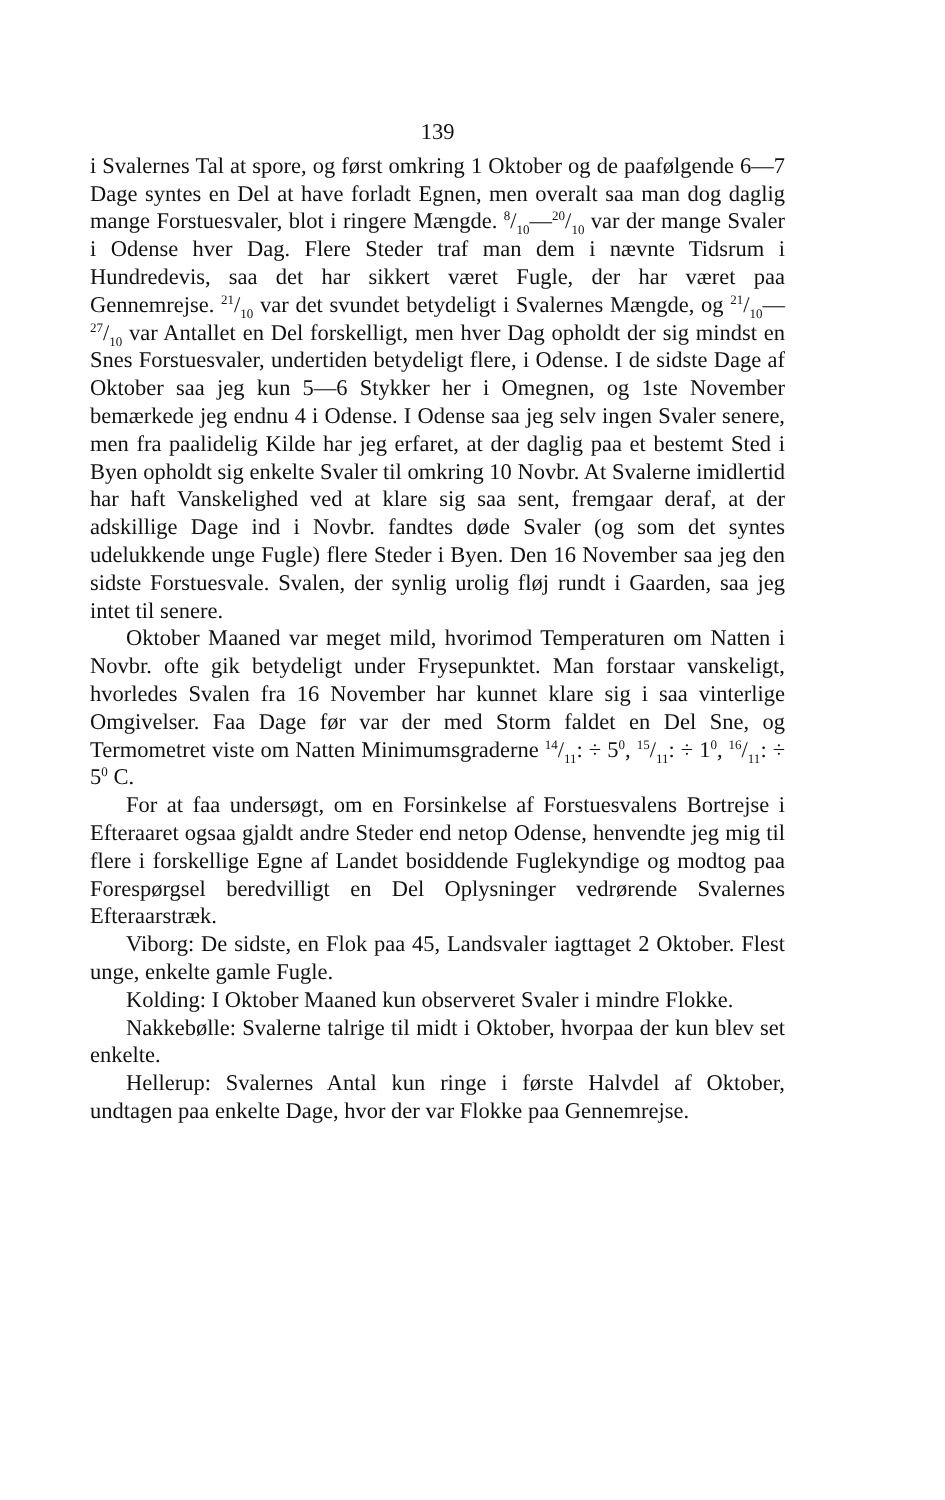139
i Svalernes Tal at spore, og først omkring 1 Oktober og de paafølgende 6—7 Dage syntes en Del at have forladt Egnen, men overalt saa man dog daglig mange Forstuesvaler, blot i ringere Mængde. 8/10—20/10 var der mange Svaler i Odense hver Dag. Flere Steder traf man dem i nævnte Tidsrum i Hundredevis, saa det har sikkert været Fugle, der har været paa Gennemrejse. 21/10 var det svundet betydeligt i Svalernes Mængde, og 21/10—27/10 var Antallet en Del forskelligt, men hver Dag opholdt der sig mindst en Snes Forstuesvaler, undertiden betydeligt flere, i Odense. I de sidste Dage af Oktober saa jeg kun 5—6 Stykker her i Omegnen, og 1ste November bemærkede jeg endnu 4 i Odense. I Odense saa jeg selv ingen Svaler senere, men fra paalidelig Kilde har jeg erfaret, at der daglig paa et bestemt Sted i Byen opholdt sig enkelte Svaler til omkring 10 Novbr. At Svalerne imidlertid har haft Vanskelighed ved at klare sig saa sent, fremgaar deraf, at der adskillige Dage ind i Novbr. fandtes døde Svaler (og som det syntes udelukkende unge Fugle) flere Steder i Byen. Den 16 November saa jeg den sidste Forstuesvale. Svalen, der synlig urolig fløj rundt i Gaarden, saa jeg intet til senere.
Oktober Maaned var meget mild, hvorimod Temperaturen om Natten i Novbr. ofte gik betydeligt under Frysepunktet. Man forstaar vanskeligt, hvorledes Svalen fra 16 November har kunnet klare sig i saa vinterlige Omgivelser. Faa Dage før var der med Storm faldet en Del Sne, og Termometret viste om Natten Minimumsgraderne 14/11: ÷ 5<sup>0</sup>, 15/11: ÷ 1<sup>0</sup>, 16/11: ÷ 5<sup>0</sup> C.
For at faa undersøgt, om en Forsinkelse af Forstuesvalens Bortrejse i Efteraaret ogsaa gjaldt andre Steder end netop Odense, henvendte jeg mig til flere i forskellige Egne af Landet bosiddende Fuglekyndige og modtog paa Forespørgsel beredvilligt en Del Oplysninger vedrørende Svalernes Efteraarstræk.
Viborg: De sidste, en Flok paa 45, Landsvaler iagttaget 2 Oktober. Flest unge, enkelte gamle Fugle.
Kolding: I Oktober Maaned kun observeret Svaler i mindre Flokke.
Nakkebølle: Svalerne talrige til midt i Oktober, hvorpaa der kun blev set enkelte.
Hellerup: Svalernes Antal kun ringe i første Halvdel af Oktober, undtagen paa enkelte Dage, hvor der var Flokke paa Gennemrejse.